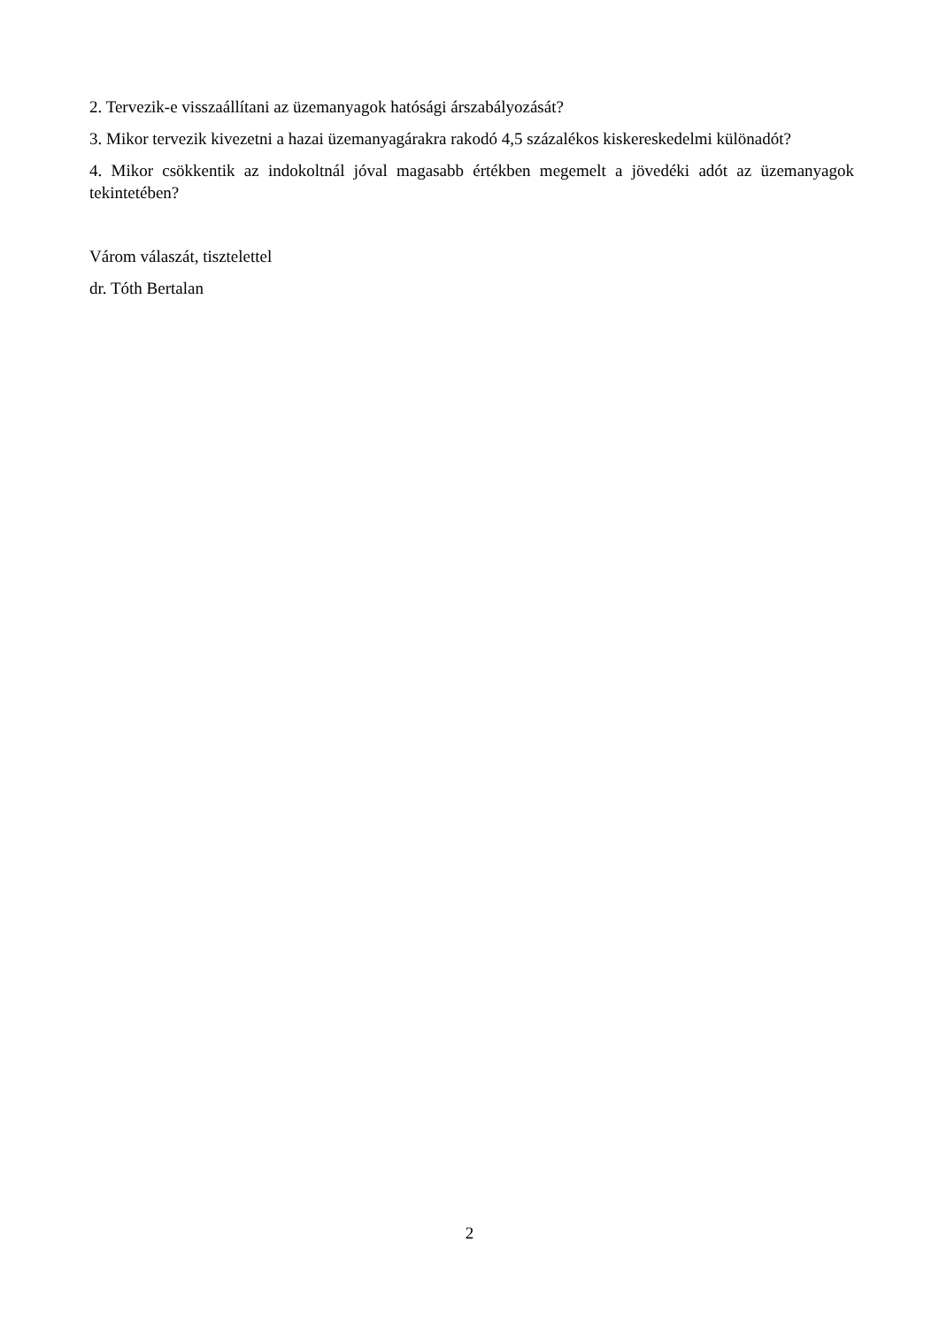2. Tervezik-e visszaállítani az üzemanyagok hatósági árszabályozását?
3. Mikor tervezik kivezetni a hazai üzemanyagárakra rakodó 4,5 százalékos kiskereskedelmi különadót?
4. Mikor csökkentik az indokoltnál jóval magasabb értékben megemelt a jövedéki adót az üzemanyagok tekintetében?
Várom válaszát, tisztelettel
dr. Tóth Bertalan
2